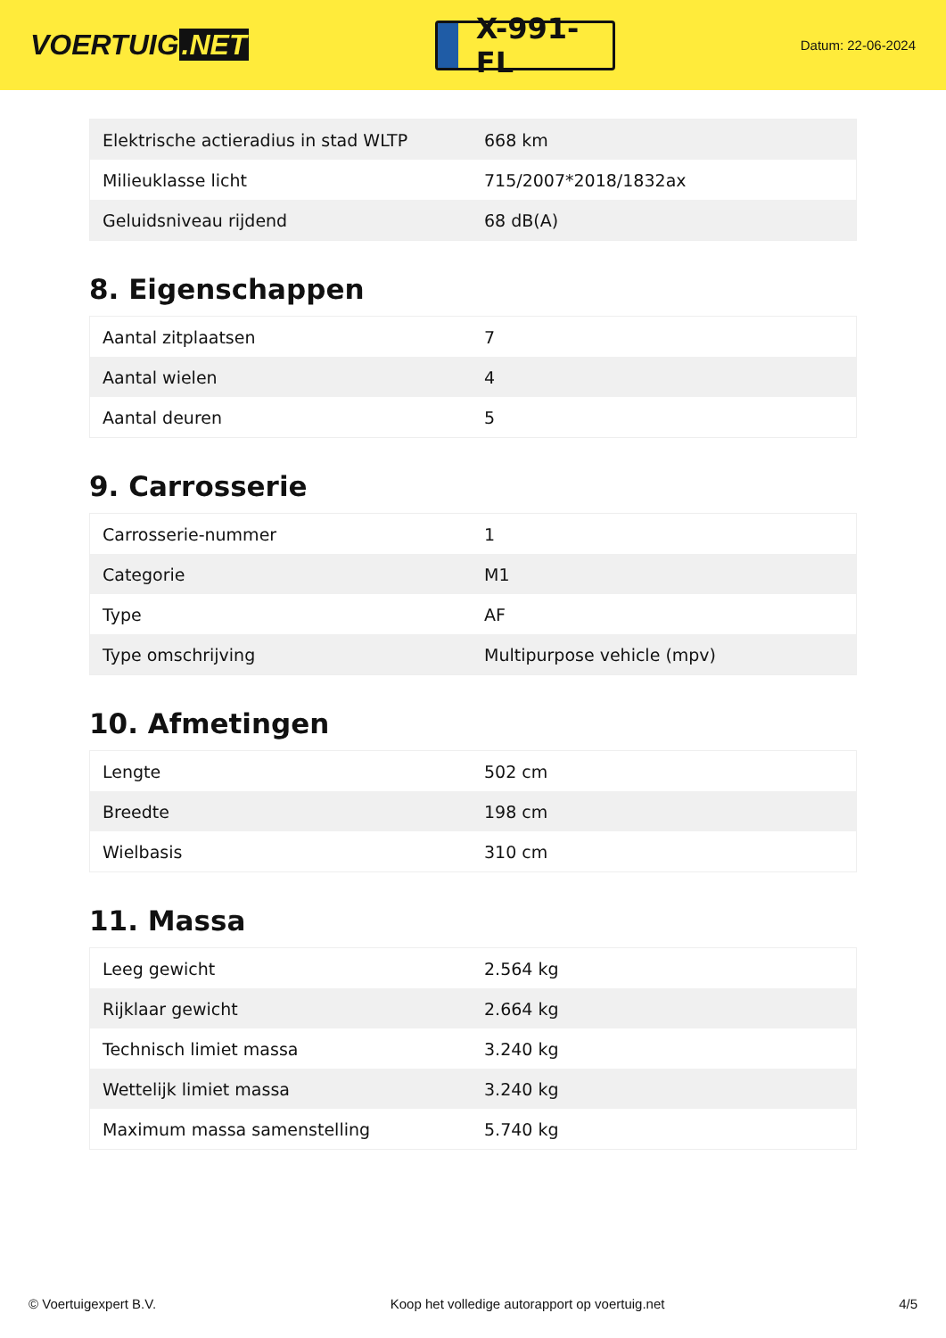VOERTUIG.NET
X-991-FL
Datum: 22-06-2024
| Elektrische actieradius in stad WLTP | 668 km |
| Milieuklasse licht | 715/2007*2018/1832ax |
| Geluidsniveau rijdend | 68 dB(A) |
8. Eigenschappen
| Aantal zitplaatsen | 7 |
| Aantal wielen | 4 |
| Aantal deuren | 5 |
9. Carrosserie
| Carrosserie-nummer | 1 |
| Categorie | M1 |
| Type | AF |
| Type omschrijving | Multipurpose vehicle (mpv) |
10. Afmetingen
| Lengte | 502 cm |
| Breedte | 198 cm |
| Wielbasis | 310 cm |
11. Massa
| Leeg gewicht | 2.564 kg |
| Rijklaar gewicht | 2.664 kg |
| Technisch limiet massa | 3.240 kg |
| Wettelijk limiet massa | 3.240 kg |
| Maximum massa samenstelling | 5.740 kg |
© Voertuigexpert B.V. Koop het volledige autorapport op voertuig.net 4/5